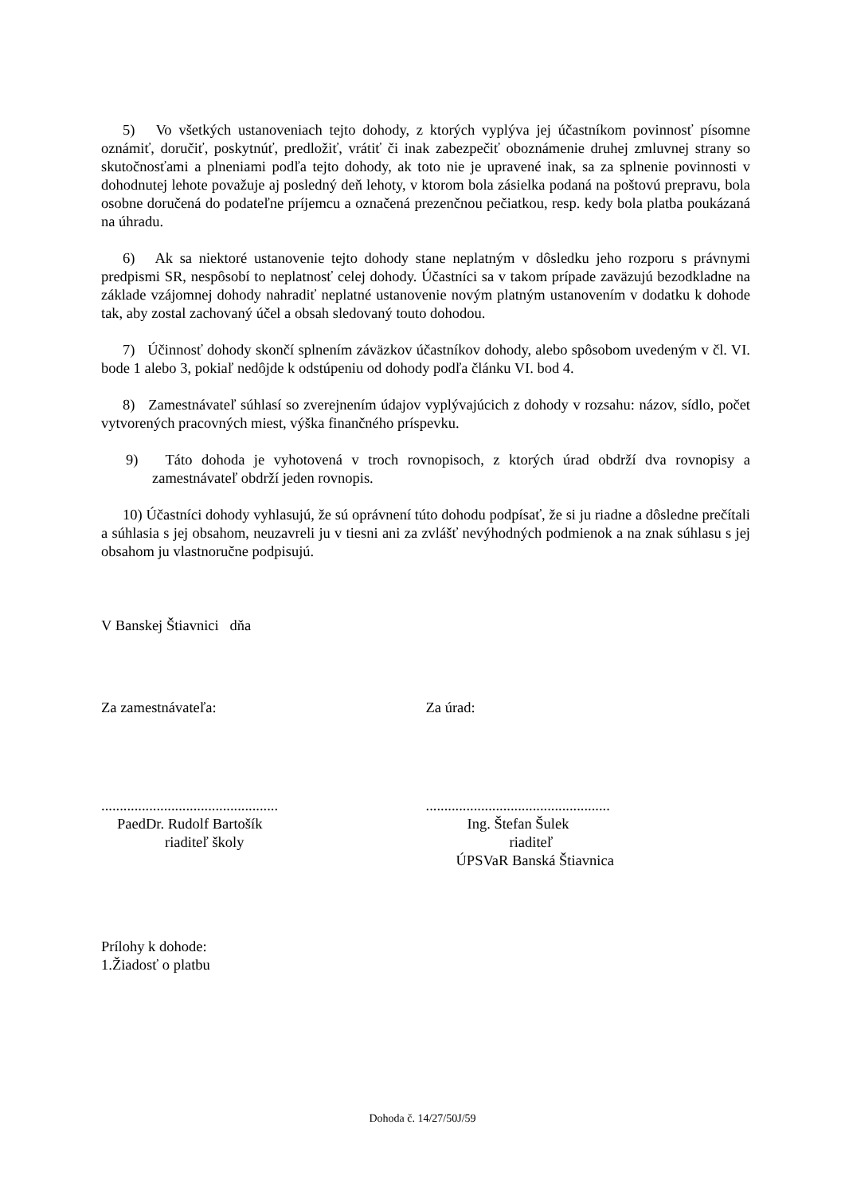5) Vo všetkých ustanoveniach tejto dohody, z ktorých vyplýva jej účastníkom povinnosť písomne oznámiť, doručiť, poskytnúť, predložiť, vrátiť či inak zabezpečiť oboznámenie druhej zmluvnej strany so skutočnosťami a plneniami podľa tejto dohody, ak toto nie je upravené inak, sa za splnenie povinnosti v dohodnutej lehote považuje aj posledný deň lehoty, v ktorom bola zásielka podaná na poštovú prepravu, bola osobne doručená do podateľne príjemcu a označená prezenčnou pečiatkou, resp. kedy bola platba poukázaná na úhradu.
6) Ak sa niektoré ustanovenie tejto dohody stane neplatným v dôsledku jeho rozporu s právnymi predpismi SR, nespôsobí to neplatnosť celej dohody. Účastníci sa v takom prípade zaväzujú bezodkladne na základe vzájomnej dohody nahradiť neplatné ustanovenie novým platným ustanovením v dodatku k dohode tak, aby zostal zachovaný účel a obsah sledovaný touto dohodou.
7) Účinnosť dohody skončí splnením záväzkov účastníkov dohody, alebo spôsobom uvedeným v čl. VI. bode 1 alebo 3, pokiaľ nedôjde k odstúpeniu od dohody podľa článku VI. bod 4.
8) Zamestnávateľ súhlasí so zverejnením údajov vyplývajúcich z dohody v rozsahu: názov, sídlo, počet vytvorených pracovných miest, výška finančného príspevku.
9) Táto dohoda je vyhotovená v troch rovnopisoch, z ktorých úrad obdrží dva rovnopisy a zamestnávateľ obdrží jeden rovnopis.
10) Účastníci dohody vyhlasujú, že sú oprávnení túto dohodu podpísať, že si ju riadne a dôsledne prečítali a súhlasia s jej obsahom, neuzavreli ju v tiesni ani za zvlášť nevýhodných podmienok a na znak súhlasu s jej obsahom ju vlastnoručne podpisujú.
V Banskej Štiavnici dňa
Za zamestnávateľa: Za úrad:
................................................
PaedDr. Rudolf Bartošík
riaditeľ školy
..................................................
Ing. Štefan Šulek
riaditeľ
ÚPSVaR Banská Štiavnica
Prílohy k dohode:
1.Žiadosť o platbu
Dohoda č. 14/27/50J/59